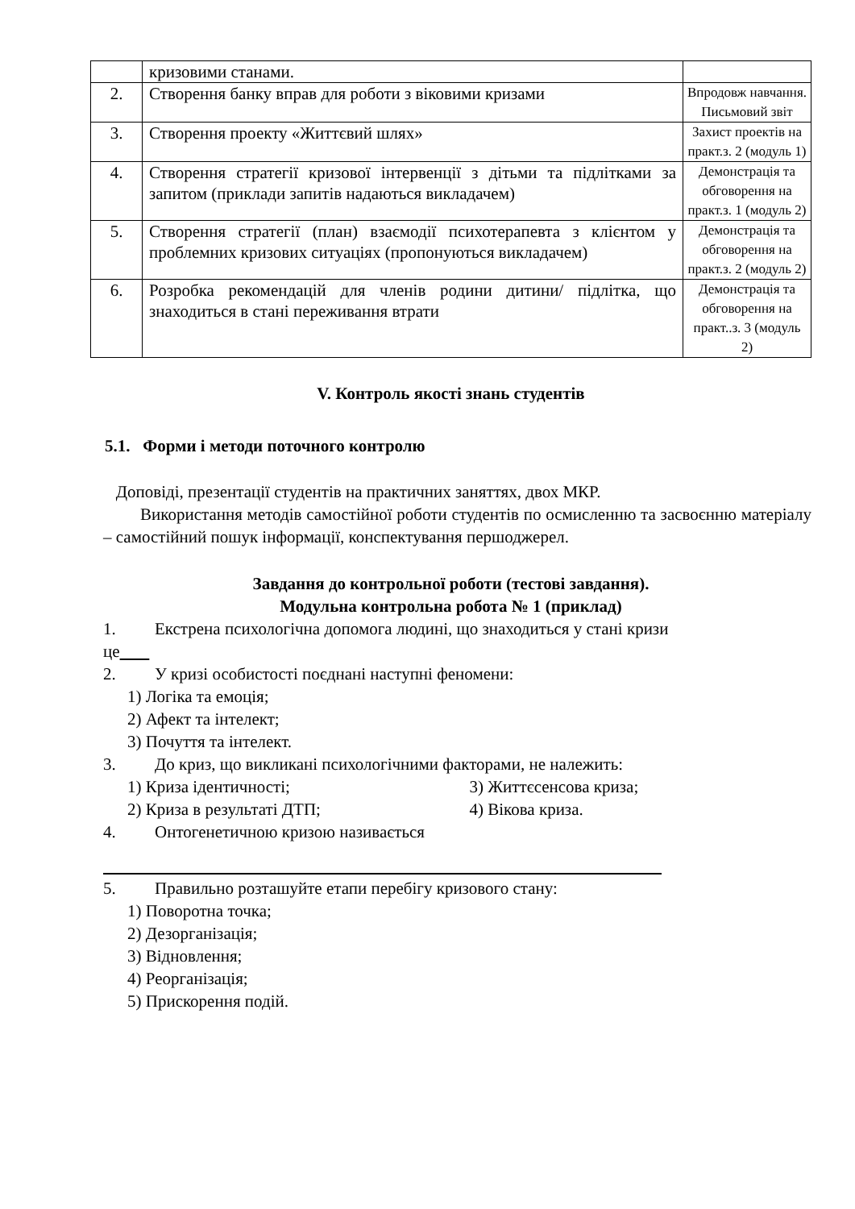| | кризовими станами. | |
| 2. | Створення банку вправ для роботи з віковими кризами | Впродовж навчання. Письмовий звіт |
| 3. | Створення проекту «Життєвий шлях» | Захист проектів на практ.з. 2 (модуль 1) |
| 4. | Створення стратегії кризової інтервенції з дітьми та підлітками за запитом (приклади запитів надаються викладачем) | Демонстрація та обговорення на практ.з. 1 (модуль 2) |
| 5. | Створення стратегії (план) взаємодії психотерапевта з клієнтом у проблемних кризових ситуаціях (пропонуються викладачем) | Демонстрація та обговорення на практ.з. 2 (модуль 2) |
| 6. | Розробка рекомендацій для членів родини дитини/ підлітка, що знаходиться в стані переживання втрати | Демонстрація та обговорення на практ..з. 3 (модуль 2) |
V. Контроль якості знань студентів
5.1. Форми і методи поточного контролю
Доповіді, презентації студентів на практичних заняттях, двох МКР.
Використання методів самостійної роботи студентів по осмисленню та засвоєнню матеріалу – самостійний пошук інформації, конспектування першоджерел.
Завдання до контрольної роботи (тестові завдання).
Модульна контрольна робота № 1 (приклад)
1. Екстрена психологічна допомога людині, що знаходиться у стані кризи
це
2. У кризі особистості поєднані наступні феномени:
1) Логіка та емоція;
2) Афект та інтелект;
3) Почуття та інтелект.
3. До криз, що викликані психологічними факторами, не належить:
1) Криза ідентичності; 3) Життєсенсова криза;
2) Криза в результаті ДТП; 4) Вікова криза.
4. Онтогенетичною кризою називається
5. Правильно розташуйте етапи перебігу кризового стану:
1) Поворотна точка;
2) Дезорганізація;
3) Відновлення;
4) Реорганізація;
5) Прискорення подій.